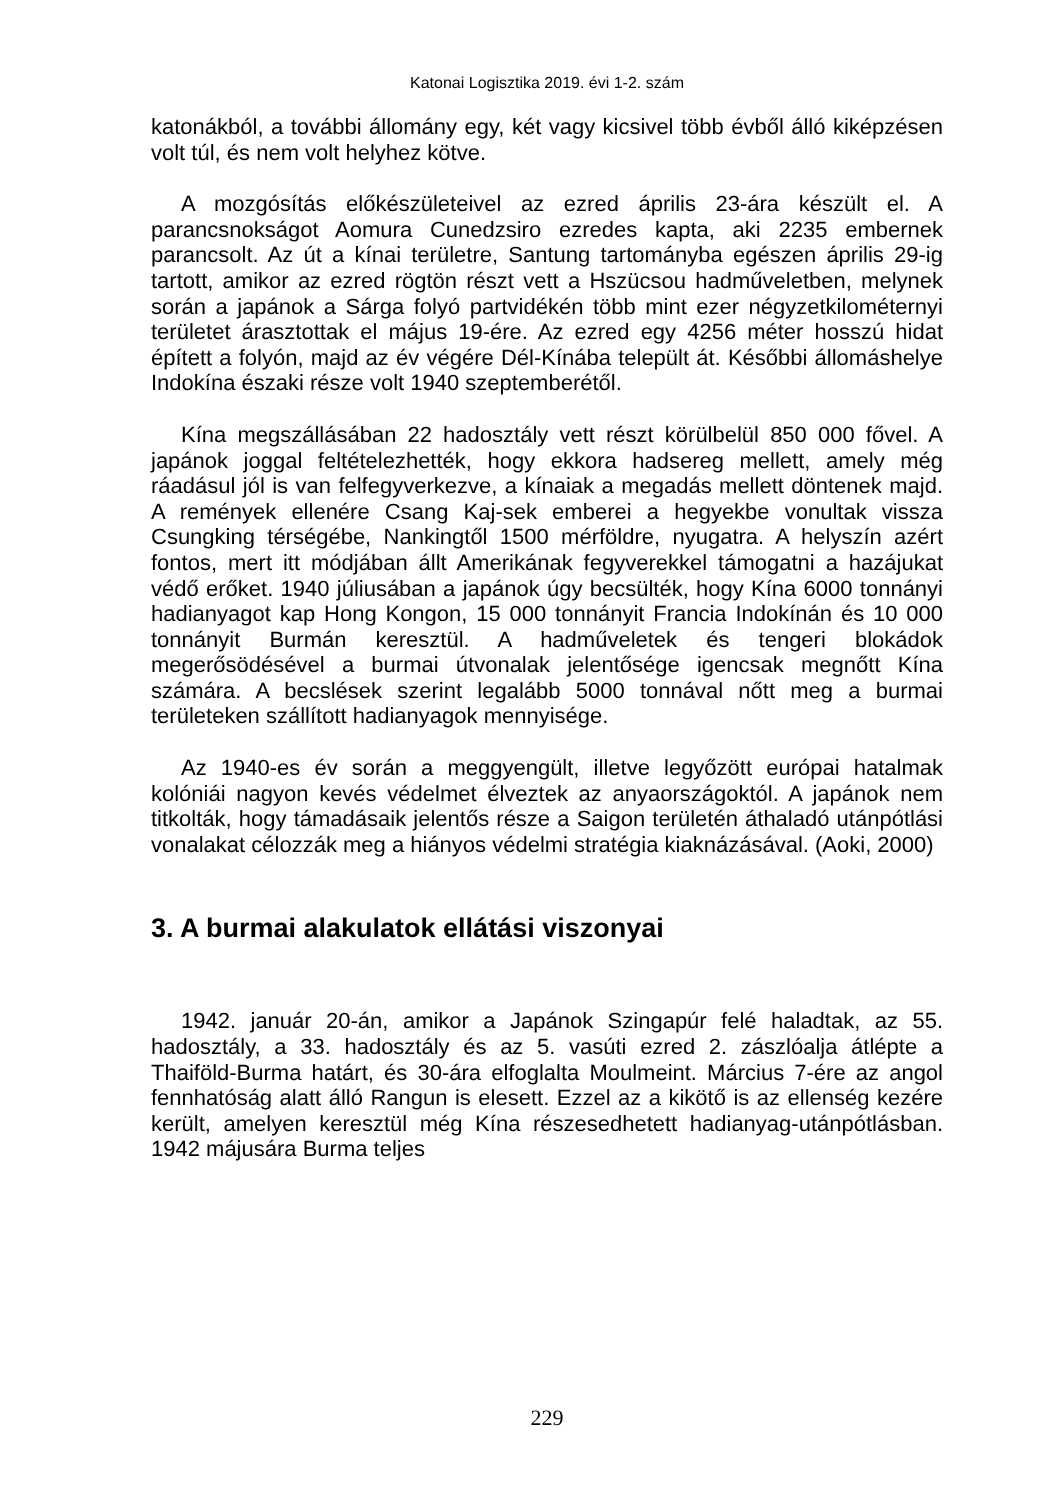Katonai Logisztika 2019. évi 1-2. szám
katonákból, a további állomány egy, két vagy kicsivel több évből álló kiképzésen volt túl, és nem volt helyhez kötve.
A mozgósítás előkészületeivel az ezred április 23-ára készült el. A parancsnokságot Aomura Cunedzsiro ezredes kapta, aki 2235 embernek parancsolt. Az út a kínai területre, Santung tartományba egészen április 29-ig tartott, amikor az ezred rögtön részt vett a Hszücsou hadműveletben, melynek során a japánok a Sárga folyó partvidékén több mint ezer négyzetkilométernyi területet árasztottak el május 19-ére. Az ezred egy 4256 méter hosszú hidat épített a folyón, majd az év végére Dél-Kínába települt át. Későbbi állomáshelye Indokína északi része volt 1940 szeptemberétől.
Kína megszállásában 22 hadosztály vett részt körülbelül 850 000 fővel. A japánok joggal feltételezhették, hogy ekkora hadsereg mellett, amely még ráadásul jól is van felfegyverkezve, a kínaiak a megadás mellett döntenek majd. A remények ellenére Csang Kaj-sek emberei a hegyekbe vonultak vissza Csungking térségébe, Nankingtől 1500 mérföldre, nyugatra. A helyszín azért fontos, mert itt módjában állt Amerikának fegyverekkel támogatni a hazájukat védő erőket. 1940 júliusában a japánok úgy becsülték, hogy Kína 6000 tonnányi hadianyagot kap Hong Kongon, 15 000 tonnányit Francia Indokínán és 10 000 tonnányit Burmán keresztül. A hadműveletek és tengeri blokádok megerősödésével a burmai útvonalak jelentősége igencsak megnőtt Kína számára. A becslések szerint legalább 5000 tonnával nőtt meg a burmai területeken szállított hadianyagok mennyisége.
Az 1940-es év során a meggyengült, illetve legyőzött európai hatalmak kolóniái nagyon kevés védelmet élveztek az anyaországoktól. A japánok nem titkolták, hogy támadásaik jelentős része a Saigon területén áthaladó utánpótlási vonalakat célozzák meg a hiányos védelmi stratégia kiaknázásával. (Aoki, 2000)
3. A burmai alakulatok ellátási viszonyai
1942. január 20-án, amikor a Japánok Szingapúr felé haladtak, az 55. hadosztály, a 33. hadosztály és az 5. vasúti ezred 2. zászlóalja átlépte a Thaiföld-Burma határt, és 30-ára elfoglalta Moulmeint. Március 7-ére az angol fennhatóság alatt álló Rangun is elesett. Ezzel az a kikötő is az ellenség kezére került, amelyen keresztül még Kína részesedhetett hadianyag-utánpótlásban. 1942 májusára Burma teljes
229